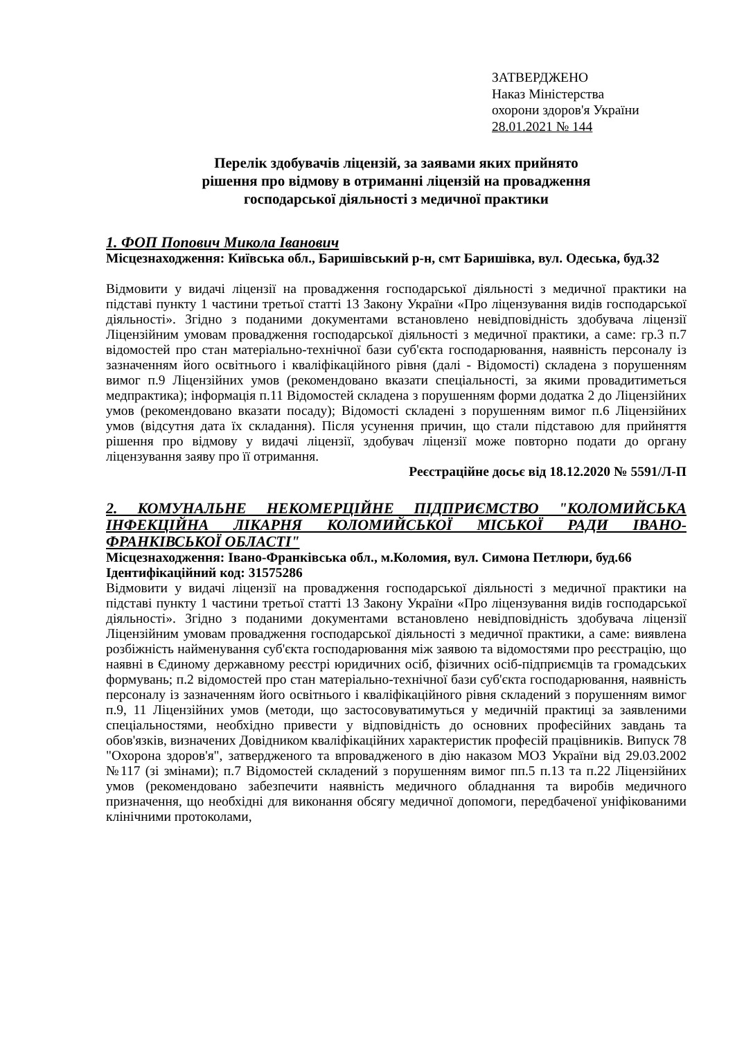ЗАТВЕРДЖЕНО
Наказ Міністерства
охорони здоров'я України
28.01.2021 № 144
Перелік здобувачів ліцензій, за заявами яких прийнято
рішення про відмову в отриманні ліцензій на провадження
господарської діяльності з медичної практики
1. ФОП Попович Микола Іванович
Місцезнаходження: Київська обл., Баришівський р-н, смт Баришівка, вул. Одеська, буд.32
Відмовити у видачі ліцензії на провадження господарської діяльності з медичної практики на підставі пункту 1 частини третьої статті 13 Закону України «Про ліцензування видів господарської діяльності». Згідно з поданими документами встановлено невідповідність здобувача ліцензії Ліцензійним умовам провадження господарської діяльності з медичної практики, а саме: гр.3 п.7 відомостей про стан матеріально-технічної бази суб'єкта господарювання, наявність персоналу із зазначенням його освітнього і кваліфікаційного рівня (далі - Відомості) складена з порушенням вимог п.9 Ліцензійних умов (рекомендовано вказати спеціальності, за якими провадитиметься медпрактика); інформація п.11 Відомостей складена з порушенням форми додатка 2 до Ліцензійних умов (рекомендовано вказати посаду); Відомості складені з порушенням вимог п.6 Ліцензійних умов (відсутня дата їх складання). Після усунення причин, що стали підставою для прийняття рішення про відмову у видачі ліцензії, здобувач ліцензії може повторно подати до органу ліцензування заяву про її отримання.
Реєстраційне досьє від 18.12.2020 № 5591/Л-П
2. КОМУНАЛЬНЕ НЕКОМЕРЦІЙНЕ ПІДПРИЄМСТВО "КОЛОМИЙСЬКА ІНФЕКЦІЙНА ЛІКАРНЯ КОЛОМИЙСЬКОЇ МІСЬКОЇ РАДИ ІВАНО-ФРАНКІВСЬКОЇ ОБЛАСТІ"
Місцезнаходження: Івано-Франківська обл., м.Коломия, вул. Симона Петлюри, буд.66
Ідентифікаційний код: 31575286
Відмовити у видачі ліцензії на провадження господарської діяльності з медичної практики на підставі пункту 1 частини третьої статті 13 Закону України «Про ліцензування видів господарської діяльності». Згідно з поданими документами встановлено невідповідність здобувача ліцензії Ліцензійним умовам провадження господарської діяльності з медичної практики, а саме: виявлена розбіжність найменування суб'єкта господарювання між заявою та відомостями про реєстрацію, що наявні в Єдиному державному реєстрі юридичних осіб, фізичних осіб-підприємців та громадських формувань; п.2 відомостей про стан матеріально-технічної бази суб'єкта господарювання, наявність персоналу із зазначенням його освітнього і кваліфікаційного рівня складений з порушенням вимог п.9, 11 Ліцензійних умов (методи, що застосовуватимуться у медичній практиці за заявленими спеціальностями, необхідно привести у відповідність до основних професійних завдань та обов'язків, визначених Довідником кваліфікаційних характеристик професій працівників. Випуск 78 "Охорона здоров'я", затвердженого та впровадженого в дію наказом МОЗ України від 29.03.2002 №117 (зі змінами); п.7 Відомостей складений з порушенням вимог пп.5 п.13 та п.22 Ліцензійних умов (рекомендовано забезпечити наявність медичного обладнання та виробів медичного призначення, що необхідні для виконання обсягу медичної допомоги, передбаченої уніфікованими клінічними протоколами,